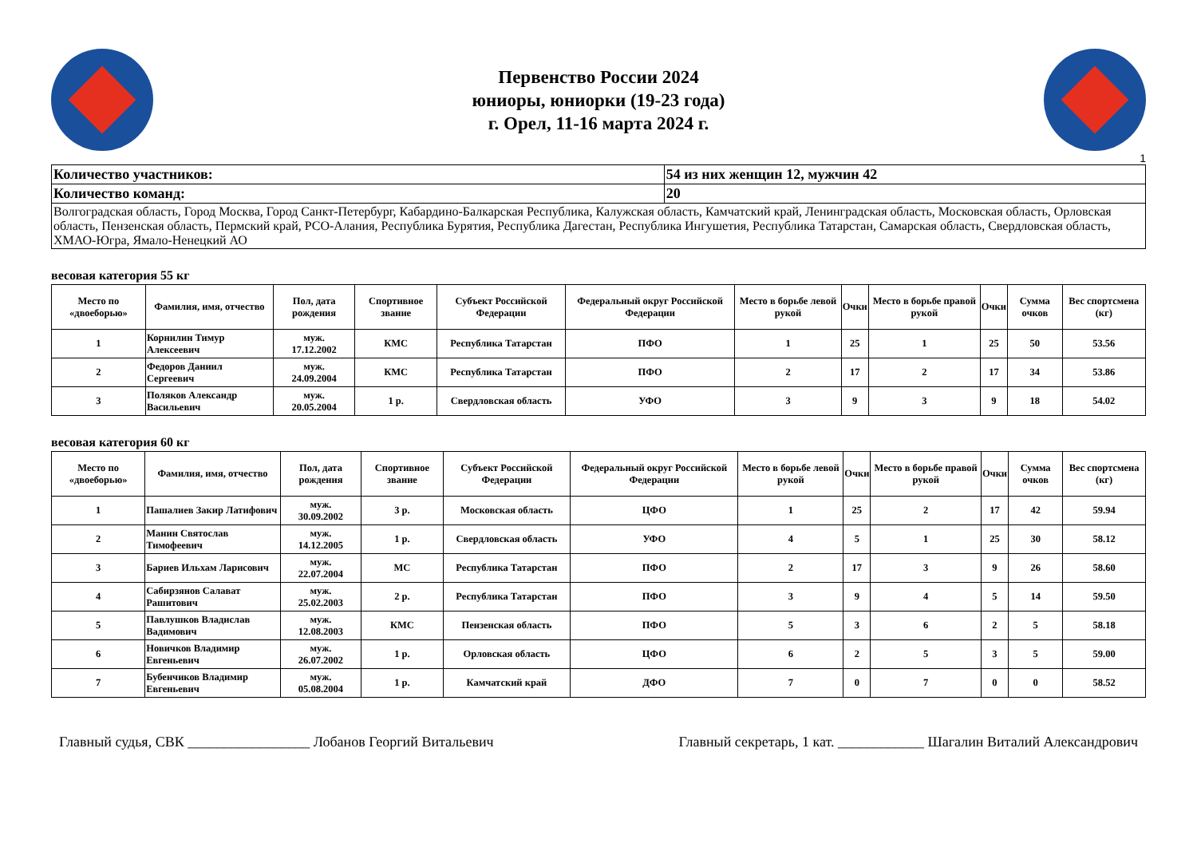Первенство России 2024
юниоры, юниорки (19-23 года)
г. Орел, 11-16 марта 2024 г.
1
| Количество участников: | 54 из них женщин 12, мужчин 42 |
| Количество команд: | 20 |
| Волгоградская область, Город Москва, Город Санкт-Петербург, Кабардино-Балкарская Республика, Калужская область, Камчатский край, Ленинградская область, Московская область, Орловская область, Пензенская область, Пермский край, РСО-Алания, Республика Бурятия, Республика Дагестан, Республика Ингушетия, Республика Татарстан, Самарская область, Свердловская область, ХМАО-Югра, Ямало-Ненецкий АО | |
весовая категория 55 кг
| Место по «двоеборью» | Фамилия, имя, отчество | Пол, дата рождения | Спортивное звание | Субъект Российской Федерации | Федеральный округ Российской Федерации | Место в борьбе левой рукой | Очки | Место в борьбе правой рукой | Очки | Сумма очков | Вес спортсмена (кг) |
| --- | --- | --- | --- | --- | --- | --- | --- | --- | --- | --- | --- |
| 1 | Корнилин Тимур Алексеевич | муж. 17.12.2002 | КМС | Республика Татарстан | ПФО | 1 | 25 | 1 | 25 | 50 | 53.56 |
| 2 | Федоров Даниил Сергеевич | муж. 24.09.2004 | КМС | Республика Татарстан | ПФО | 2 | 17 | 2 | 17 | 34 | 53.86 |
| 3 | Поляков Александр Васильевич | муж. 20.05.2004 | 1 р. | Свердловская область | УФО | 3 | 9 | 3 | 9 | 18 | 54.02 |
весовая категория 60 кг
| Место по «двоеборью» | Фамилия, имя, отчество | Пол, дата рождения | Спортивное звание | Субъект Российской Федерации | Федеральный округ Российской Федерации | Место в борьбе левой рукой | Очки | Место в борьбе правой рукой | Очки | Сумма очков | Вес спортсмена (кг) |
| --- | --- | --- | --- | --- | --- | --- | --- | --- | --- | --- | --- |
| 1 | Пашалиев Закир Латифович | муж. 30.09.2002 | 3 р. | Московская область | ЦФО | 1 | 25 | 2 | 17 | 42 | 59.94 |
| 2 | Манин Святослав Тимофеевич | муж. 14.12.2005 | 1 р. | Свердловская область | УФО | 4 | 5 | 1 | 25 | 30 | 58.12 |
| 3 | Бариев Ильхам Ларисович | муж. 22.07.2004 | МС | Республика Татарстан | ПФО | 2 | 17 | 3 | 9 | 26 | 58.60 |
| 4 | Сабирзянов Салават Рашитович | муж. 25.02.2003 | 2 р. | Республика Татарстан | ПФО | 3 | 9 | 4 | 5 | 14 | 59.50 |
| 5 | Павлушков Владислав Вадимович | муж. 12.08.2003 | КМС | Пензенская область | ПФО | 5 | 3 | 6 | 2 | 5 | 58.18 |
| 6 | Новичков Владимир Евгеньевич | муж. 26.07.2002 | 1 р. | Орловская область | ЦФО | 6 | 2 | 5 | 3 | 5 | 59.00 |
| 7 | Бубенчиков Владимир Евгеньевич | муж. 05.08.2004 | 1 р. | Камчатский край | ДФО | 7 | 0 | 7 | 0 | 0 | 58.52 |
Главный судья, СВК _________________ Лобанов Георгий Витальевич Главный секретарь, 1 кат. ____________ Шагалин Виталий Александрович